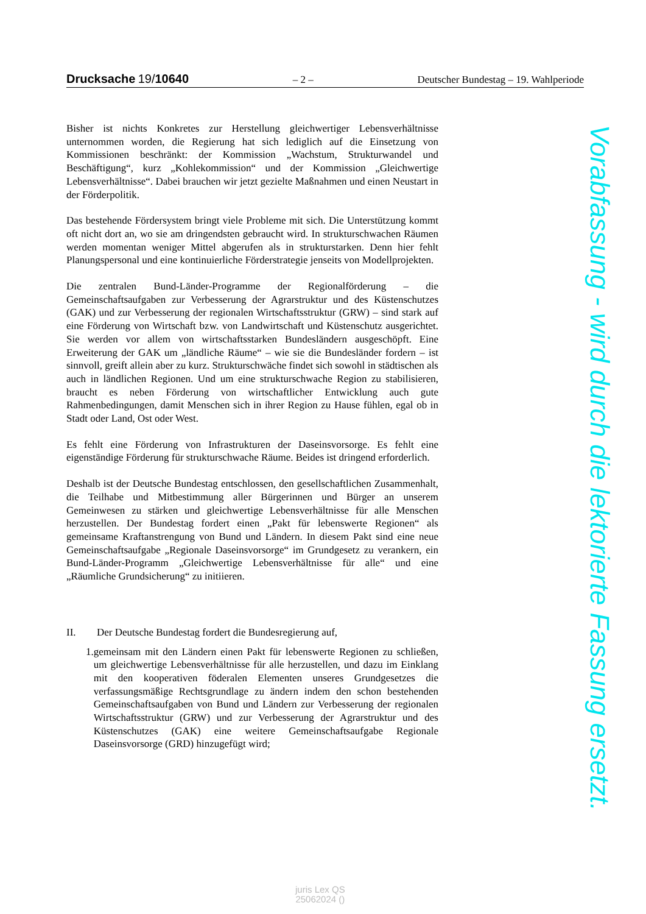Drucksache 19/10640
– 2 –
Deutscher Bundestag – 19. Wahlperiode
Bisher ist nichts Konkretes zur Herstellung gleichwertiger Lebensverhältnisse unternommen worden, die Regierung hat sich lediglich auf die Einsetzung von Kommissionen beschränkt: der Kommission „Wachstum, Strukturwandel und Beschäftigung“, kurz „Kohlekommission“ und der Kommission „Gleichwertige Lebensverhältnisse“. Dabei brauchen wir jetzt gezielte Maßnahmen und einen Neustart in der Förderpolitik.
Das bestehende Fördersystem bringt viele Probleme mit sich. Die Unterstützung kommt oft nicht dort an, wo sie am dringendsten gebraucht wird. In strukturschwachen Räumen werden momentan weniger Mittel abgerufen als in strukturstarken. Denn hier fehlt Planungspersonal und eine kontinuierliche Förderstrategie jenseits von Modellprojekten.
Die zentralen Bund-Länder-Programme der Regionalförderung – die Gemeinschaftsaufgaben zur Verbesserung der Agrarstruktur und des Küstenschutzes (GAK) und zur Verbesserung der regionalen Wirtschaftsstruktur (GRW) – sind stark auf eine Förderung von Wirtschaft bzw. von Landwirtschaft und Küstenschutz ausgerichtet. Sie werden vor allem von wirtschaftsstarken Bundesländern ausgeschöpft. Eine Erweiterung der GAK um „ländliche Räume“ – wie sie die Bundesländer fordern – ist sinnvoll, greift allein aber zu kurz. Strukturschwäche findet sich sowohl in städtischen als auch in ländlichen Regionen. Und um eine strukturschwache Region zu stabilisieren, braucht es neben Förderung von wirtschaftlicher Entwicklung auch gute Rahmenbedingungen, damit Menschen sich in ihrer Region zu Hause fühlen, egal ob in Stadt oder Land, Ost oder West.
Es fehlt eine Förderung von Infrastrukturen der Daseinsvorsorge. Es fehlt eine eigenständige Förderung für strukturschwache Räume. Beides ist dringend erforderlich.
Deshalb ist der Deutsche Bundestag entschlossen, den gesellschaftlichen Zusammenhalt, die Teilhabe und Mitbestimmung aller Bürgerinnen und Bürger an unserem Gemeinwesen zu stärken und gleichwertige Lebensverhältnisse für alle Menschen herzustellen. Der Bundestag fordert einen „Pakt für lebenswerte Regionen“ als gemeinsame Kraftanstrengung von Bund und Ländern. In diesem Pakt sind eine neue Gemeinschaftsaufgabe „Regionale Daseinsvorsorge“ im Grundgesetz zu verankern, ein Bund-Länder-Programm „Gleichwertige Lebensverhältnisse für alle“ und eine „Räumliche Grundsicherung“ zu initiieren.
II. Der Deutsche Bundestag fordert die Bundesregierung auf,
1. gemeinsam mit den Ländern einen Pakt für lebenswerte Regionen zu schließen, um gleichwertige Lebensverhältnisse für alle herzustellen, und dazu im Einklang mit den kooperativen föderalen Elementen unseres Grundgesetzes die verfassungsmäßige Rechtsgrundlage zu ändern indem den schon bestehenden Gemeinschaftsaufgaben von Bund und Ländern zur Verbesserung der regionalen Wirtschaftsstruktur (GRW) und zur Verbesserung der Agrarstruktur und des Küstenschutzes (GAK) eine weitere Gemeinschaftsaufgabe Regionale Daseinsvorsorge (GRD) hinzugefügt wird;
Vorabfassung - wird durch die lektorierte Fassung ersetzt.
juris Lex QS
25062024 ()